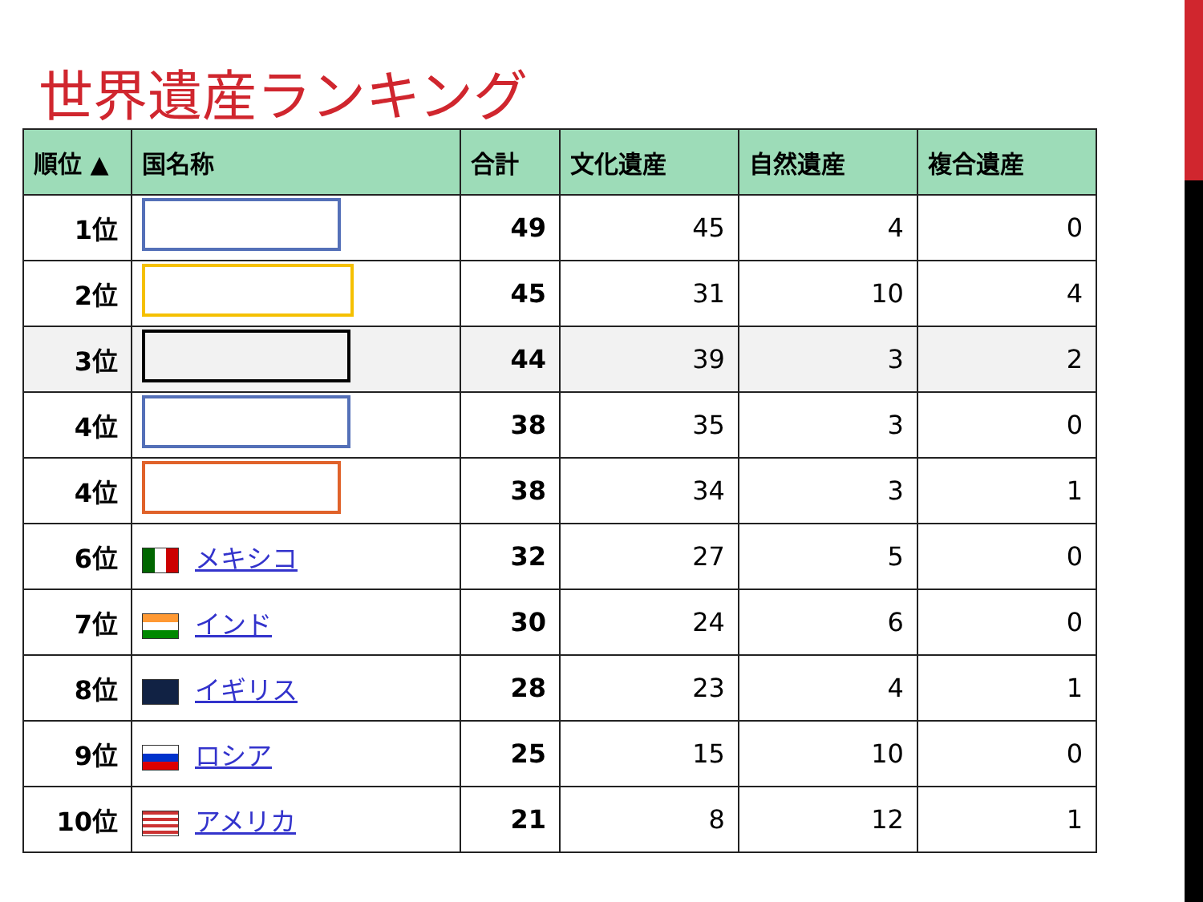世界遺産ランキング
| 順位 ▲ | 国名称 | 合計 | 文化遺産 | 自然遺産 | 複合遺産 |
| --- | --- | --- | --- | --- | --- |
| 1位 | | 49 | 45 | 4 | 0 |
| 2位 | | 45 | 31 | 10 | 4 |
| 3位 | | 44 | 39 | 3 | 2 |
| 4位 | | 38 | 35 | 3 | 0 |
| 4位 | | 38 | 34 | 3 | 1 |
| 6位 | メキシコ | 32 | 27 | 5 | 0 |
| 7位 | インド | 30 | 24 | 6 | 0 |
| 8位 | イギリス | 28 | 23 | 4 | 1 |
| 9位 | ロシア | 25 | 15 | 10 | 0 |
| 10位 | アメリカ | 21 | 8 | 12 | 1 |